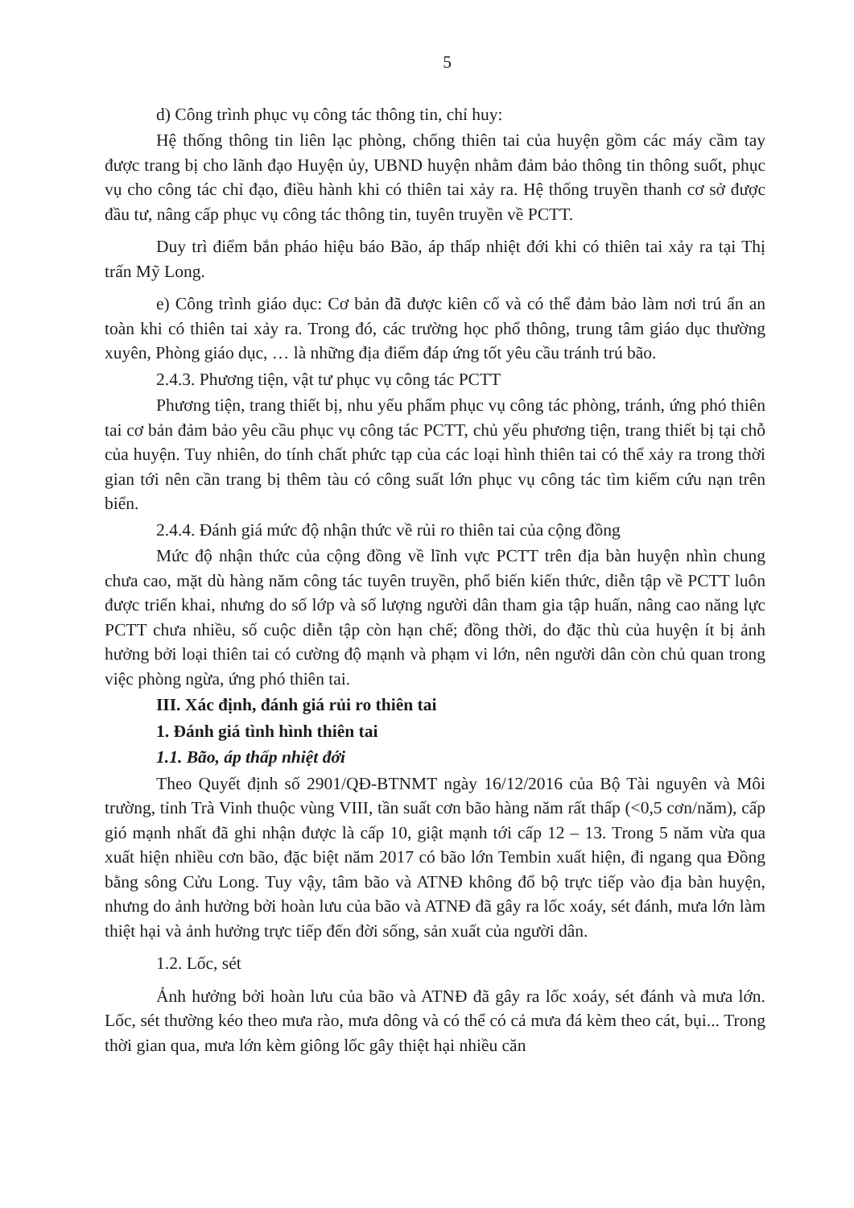5
d) Công trình phục vụ công tác thông tin, chỉ huy:
Hệ thống thông tin liên lạc phòng, chống thiên tai của huyện gồm các máy cầm tay được trang bị cho lãnh đạo Huyện ủy, UBND huyện nhằm đảm bảo thông tin thông suốt, phục vụ cho công tác chỉ đạo, điều hành khi có thiên tai xảy ra. Hệ thống truyền thanh cơ sở được đầu tư, nâng cấp phục vụ công tác thông tin, tuyên truyền về PCTT.
Duy trì điểm bắn pháo hiệu báo Bão, áp thấp nhiệt đới khi có thiên tai xảy ra tại Thị trấn Mỹ Long.
e) Công trình giáo dục: Cơ bản đã được kiên cố và có thể đảm bảo làm nơi trú ẩn an toàn khi có thiên tai xảy ra. Trong đó, các trường học phổ thông, trung tâm giáo dục thường xuyên, Phòng giáo dục, … là những địa điểm đáp ứng tốt yêu cầu tránh trú bão.
2.4.3. Phương tiện, vật tư phục vụ công tác PCTT
Phương tiện, trang thiết bị, nhu yếu phẩm phục vụ công tác phòng, tránh, ứng phó thiên tai cơ bản đảm bảo yêu cầu phục vụ công tác PCTT, chủ yếu phương tiện, trang thiết bị tại chỗ của huyện. Tuy nhiên, do tính chất phức tạp của các loại hình thiên tai có thể xảy ra trong thời gian tới nên cần trang bị thêm tàu có công suất lớn phục vụ công tác tìm kiếm cứu nạn trên biển.
2.4.4. Đánh giá mức độ nhận thức về rủi ro thiên tai của cộng đồng
Mức độ nhận thức của cộng đồng về lĩnh vực PCTT trên địa bàn huyện nhìn chung chưa cao, mặt dù hàng năm công tác tuyên truyền, phổ biến kiến thức, diễn tập về PCTT luôn được triển khai, nhưng do số lớp và số lượng người dân tham gia tập huấn, nâng cao năng lực PCTT chưa nhiều, số cuộc diễn tập còn hạn chế; đồng thời, do đặc thù của huyện ít bị ảnh hưởng bởi loại thiên tai có cường độ mạnh và phạm vi lớn, nên người dân còn chủ quan trong việc phòng ngừa, ứng phó thiên tai.
III. Xác định, đánh giá rủi ro thiên tai
1. Đánh giá tình hình thiên tai
1.1. Bão, áp thấp nhiệt đới
Theo Quyết định số 2901/QĐ-BTNMT ngày 16/12/2016 của Bộ Tài nguyên và Môi trường, tỉnh Trà Vinh thuộc vùng VIII, tần suất cơn bão hàng năm rất thấp (<0,5 cơn/năm), cấp gió mạnh nhất đã ghi nhận được là cấp 10, giật mạnh tới cấp 12 – 13. Trong 5 năm vừa qua xuất hiện nhiều cơn bão, đặc biệt năm 2017 có bão lớn Tembin xuất hiện, đi ngang qua Đồng bằng sông Cửu Long. Tuy vậy, tâm bão và ATNĐ không đổ bộ trực tiếp vào địa bàn huyện, nhưng do ảnh hưởng bởi hoàn lưu của bão và ATNĐ đã gây ra lốc xoáy, sét đánh, mưa lớn làm thiệt hại và ảnh hưởng trực tiếp đến đời sống, sản xuất của người dân.
1.2. Lốc, sét
Ảnh hưởng bởi hoàn lưu của bão và ATNĐ đã gây ra lốc xoáy, sét đánh và mưa lớn. Lốc, sét thường kéo theo mưa rào, mưa dông và có thể có cả mưa đá kèm theo cát, bụi... Trong thời gian qua, mưa lớn kèm giông lốc gây thiệt hại nhiều căn